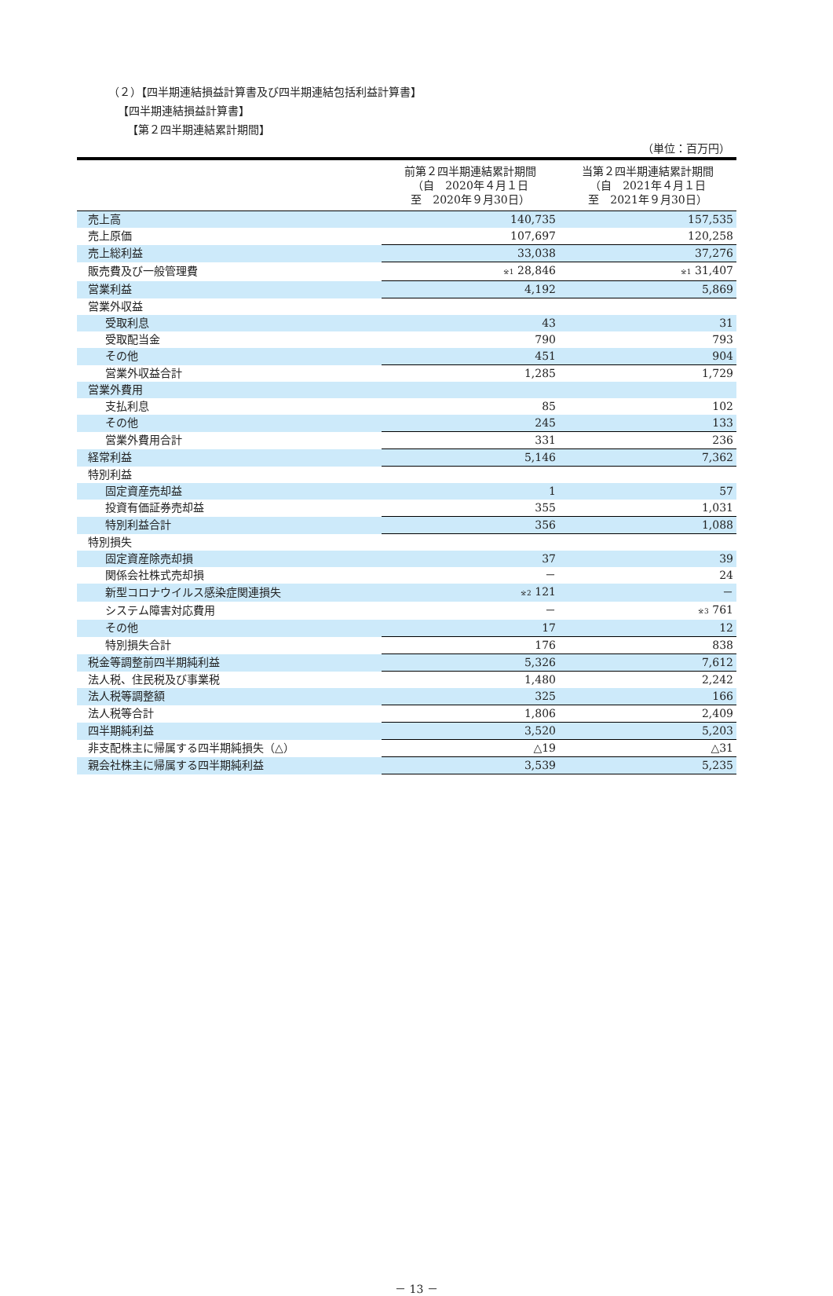（２）【四半期連結損益計算書及び四半期連結包括利益計算書】
【四半期連結損益計算書】
【第２四半期連結累計期間】
（単位：百万円）
| | 前第２四半期連結累計期間 （自 2020年４月１日 至 2020年９月30日） | 当第２四半期連結累計期間 （自 2021年４月１日 至 2021年９月30日） |
| --- | --- | --- |
| 売上高 | 140,735 | 157,535 |
| 売上原価 | 107,697 | 120,258 |
| 売上総利益 | 33,038 | 37,276 |
| 販売費及び一般管理費 | <sup>※1</sup> 28,846 | <sup>※1</sup> 31,407 |
| 営業利益 | 4,192 | 5,869 |
| 営業外収益 | | |
| 受取利息 | 43 | 31 |
| 受取配当金 | 790 | 793 |
| その他 | 451 | 904 |
| 営業外収益合計 | 1,285 | 1,729 |
| 営業外費用 | | |
| 支払利息 | 85 | 102 |
| その他 | 245 | 133 |
| 営業外費用合計 | 331 | 236 |
| 経常利益 | 5,146 | 7,362 |
| 特別利益 | | |
| 固定資産売却益 | 1 | 57 |
| 投資有価証券売却益 | 355 | 1,031 |
| 特別利益合計 | 356 | 1,088 |
| 特別損失 | | |
| 固定資産除売却損 | 37 | 39 |
| 関係会社株式売却損 | － | 24 |
| 新型コロナウイルス感染症関連損失 | <sup>※2</sup> 121 | － |
| システム障害対応費用 | － | <sup>※3</sup> 761 |
| その他 | 17 | 12 |
| 特別損失合計 | 176 | 838 |
| 税金等調整前四半期純利益 | 5,326 | 7,612 |
| 法人税、住民税及び事業税 | 1,480 | 2,242 |
| 法人税等調整額 | 325 | 166 |
| 法人税等合計 | 1,806 | 2,409 |
| 四半期純利益 | 3,520 | 5,203 |
| 非支配株主に帰属する四半期純損失（△） | △19 | △31 |
| 親会社株主に帰属する四半期純利益 | 3,539 | 5,235 |
－ 13 －